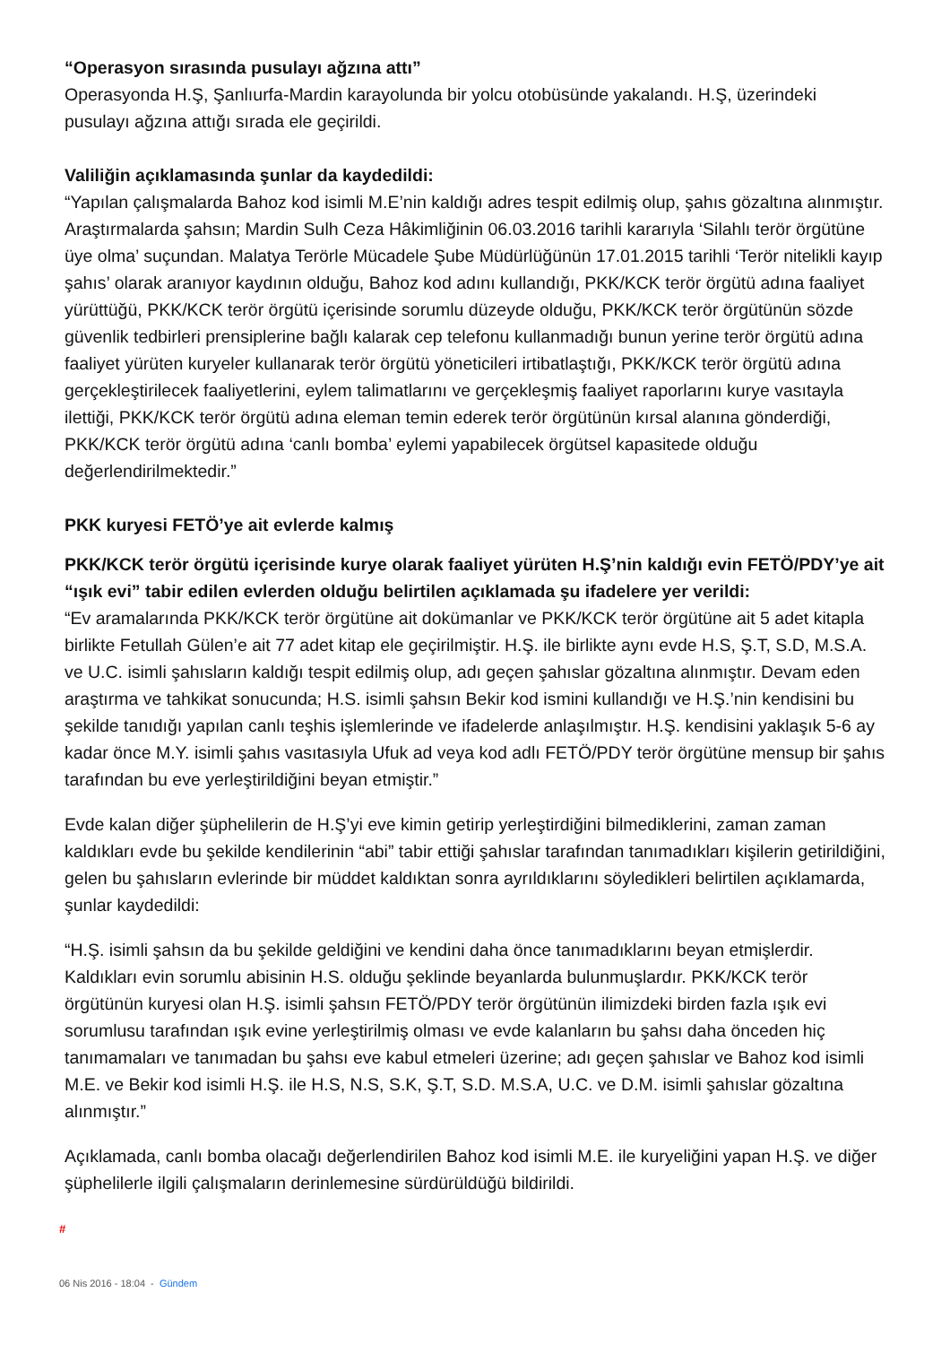“Operasyon sırasında pusulayı ağzına attı”
Operasyonda H.Ş, Şanlıurfa-Mardin karayolunda bir yolcu otobüsünde yakalandı. H.Ş, üzerindeki pusulayı ağzına attığı sırada ele geçirildi.
Valiliğin açıklamasında şunlar da kaydedildi:
“Yapılan çalışmalarda Bahoz kod isimli M.E’nin kaldığı adres tespit edilmiş olup, şahıs gözaltına alınmıştır. Araştırmalarda şahsın; Mardin Sulh Ceza Hâkimliğinin 06.03.2016 tarihli kararıyla ‘Silahlı terör örgütüne üye olma’ suçundan. Malatya Terörle Mücadele Şube Müdürlüğünün 17.01.2015 tarihli ‘Terör nitelikli kayıp şahıs’ olarak aranıyor kaydının olduğu, Bahoz kod adını kullandığı, PKK/KCK terör örgütü adına faaliyet yürüttüğü, PKK/KCK terör örgütü içerisinde sorumlu düzeyde olduğu, PKK/KCK terör örgütünün sözde güvenlik tedbirleri prensiplerine bağlı kalarak cep telefonu kullanmadığı bunun yerine terör örgütü adına faaliyet yürüten kuryeler kullanarak terör örgütü yöneticileri irtibatlaştığı, PKK/KCK terör örgütü adına gerçekleştirilecek faaliyetlerini, eylem talimatlarını ve gerçekleşmiş faaliyet raporlarını kurye vasıtayla ilettiği, PKK/KCK terör örgütü adına eleman temin ederek terör örgütünün kırsal alanına gönderdiği, PKK/KCK terör örgütü adına ‘canlı bomba’ eylemi yapabilecek örgütsel kapasitede olduğu değerlendirilmektedir.”
PKK kuryesi FETÖ’ye ait evlerde kalmış
PKK/KCK terör örgütü içerisinde kurye olarak faaliyet yürüten H.Ş’nin kaldığı evin FETÖ/PDY’ye ait “ışık evi” tabir edilen evlerden olduğu belirtilen açıklamada şu ifadelere yer verildi:
“Ev aramalarında PKK/KCK terör örgütüne ait dokümanlar ve PKK/KCK terör örgütüne ait 5 adet kitapla birlikte Fetullah Gülen’e ait 77 adet kitap ele geçirilmiştir. H.Ş. ile birlikte aynı evde H.S, Ş.T, S.D, M.S.A. ve U.C. isimli şahısların kaldığı tespit edilmiş olup, adı geçen şahıslar gözaltına alınmıştır. Devam eden araştırma ve tahkikat sonucunda; H.S. isimli şahsın Bekir kod ismini kullandığı ve H.Ş.’nin kendisini bu şekilde tanıdığı yapılan canlı teşhis işlemlerinde ve ifadelerde anlaşılmıştır. H.Ş. kendisini yaklaşık 5-6 ay kadar önce M.Y. isimli şahıs vasıtasıyla Ufuk ad veya kod adlı FETÖ/PDY terör örgütüne mensup bir şahıs tarafından bu eve yerleştirildiğini beyan etmiştir.”
Evde kalan diğer şüphelilerin de H.Ş’yi eve kimin getirip yerleştirdiğini bilmediklerini, zaman zaman kaldıkları evde bu şekilde kendilerinin “abi” tabir ettiği şahıslar tarafından tanımadıkları kişilerin getirildiğini, gelen bu şahısların evlerinde bir müddet kaldıktan sonra ayrıldıklarını söyledikleri belirtilen açıklamarda, şunlar kaydedildi:
“H.Ş. isimli şahsın da bu şekilde geldiğini ve kendini daha önce tanımadıklarını beyan etmişlerdir. Kaldıkları evin sorumlu abisinin H.S. olduğu şeklinde beyanlarda bulunmuşlardır. PKK/KCK terör örgütünün kuryesi olan H.Ş. isimli şahsın FETÖ/PDY terör örgütünün ilimizdeki birden fazla ışık evi sorumlusu tarafından ışık evine yerleştirilmiş olması ve evde kalanların bu şahsı daha önceden hiç tanımamaları ve tanımadan bu şahsı eve kabul etmeleri üzerine; adı geçen şahıslar ve Bahoz kod isimli M.E. ve Bekir kod isimli H.Ş. ile H.S, N.S, S.K, Ş.T, S.D. M.S.A, U.C. ve D.M. isimli şahıslar gözaltına alınmıştır.”
Açıklamada, canlı bomba olacağı değerlendirilen Bahoz kod isimli M.E. ile kuryeliğini yapan H.Ş. ve diğer şüphelilerle ilgili çalışmaların derinlemesine sürdürüldüğü bildirildi.
#
06 Nis 2016 - 18:04 - Gündem